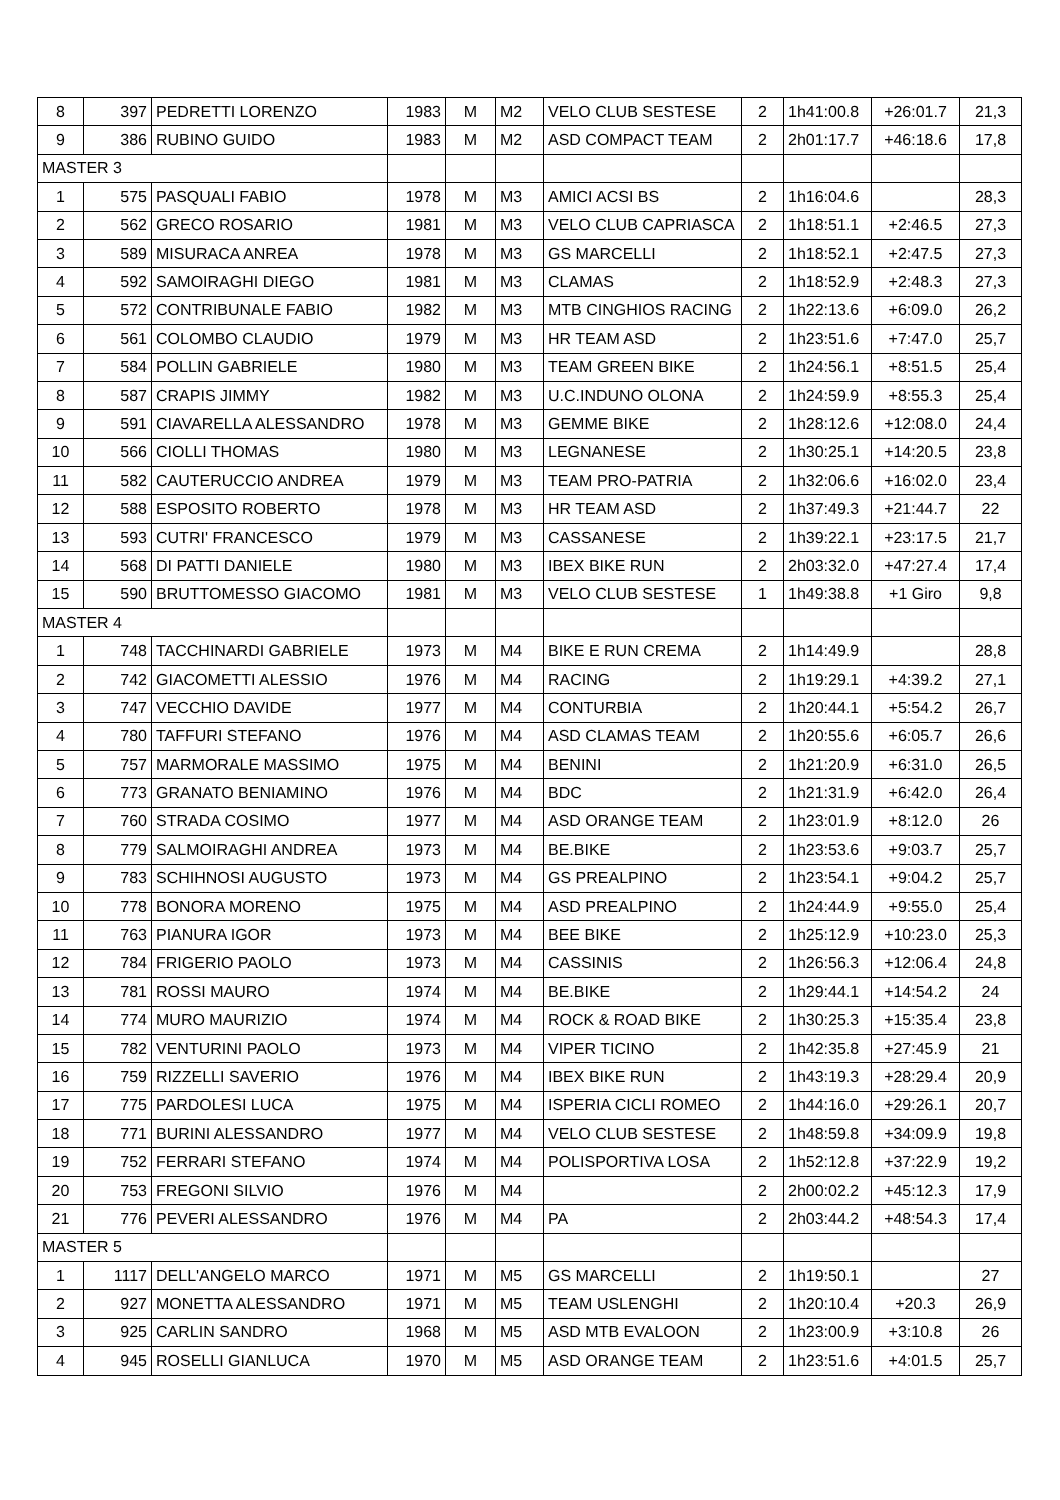| 8 | 397 | PEDRETTI LORENZO | 1983 | M | M2 | VELO CLUB SESTESE | 2 | 1h41:00.8 | +26:01.7 | 21,3 |
| 9 | 386 | RUBINO GUIDO | 1983 | M | M2 | ASD COMPACT TEAM | 2 | 2h01:17.7 | +46:18.6 | 17,8 |
| MASTER 3 | | | | | | | | | | |
| 1 | 575 | PASQUALI FABIO | 1978 | M | M3 | AMICI ACSI BS | 2 | 1h16:04.6 | | 28,3 |
| 2 | 562 | GRECO ROSARIO | 1981 | M | M3 | VELO CLUB CAPRIASCA | 2 | 1h18:51.1 | +2:46.5 | 27,3 |
| 3 | 589 | MISURACA ANREA | 1978 | M | M3 | GS MARCELLI | 2 | 1h18:52.1 | +2:47.5 | 27,3 |
| 4 | 592 | SAMOIRAGHI DIEGO | 1981 | M | M3 | CLAMAS | 2 | 1h18:52.9 | +2:48.3 | 27,3 |
| 5 | 572 | CONTRIBUNALE FABIO | 1982 | M | M3 | MTB CINGHIOS RACING | 2 | 1h22:13.6 | +6:09.0 | 26,2 |
| 6 | 561 | COLOMBO CLAUDIO | 1979 | M | M3 | HR TEAM ASD | 2 | 1h23:51.6 | +7:47.0 | 25,7 |
| 7 | 584 | POLLIN GABRIELE | 1980 | M | M3 | TEAM GREEN BIKE | 2 | 1h24:56.1 | +8:51.5 | 25,4 |
| 8 | 587 | CRAPIS JIMMY | 1982 | M | M3 | U.C.INDUNO OLONA | 2 | 1h24:59.9 | +8:55.3 | 25,4 |
| 9 | 591 | CIAVARELLA ALESSANDRO | 1978 | M | M3 | GEMME BIKE | 2 | 1h28:12.6 | +12:08.0 | 24,4 |
| 10 | 566 | CIOLLI THOMAS | 1980 | M | M3 | LEGNANESE | 2 | 1h30:25.1 | +14:20.5 | 23,8 |
| 11 | 582 | CAUTERUCCIO ANDREA | 1979 | M | M3 | TEAM PRO-PATRIA | 2 | 1h32:06.6 | +16:02.0 | 23,4 |
| 12 | 588 | ESPOSITO ROBERTO | 1978 | M | M3 | HR TEAM ASD | 2 | 1h37:49.3 | +21:44.7 | 22 |
| 13 | 593 | CUTRI' FRANCESCO | 1979 | M | M3 | CASSANESE | 2 | 1h39:22.1 | +23:17.5 | 21,7 |
| 14 | 568 | DI PATTI DANIELE | 1980 | M | M3 | IBEX BIKE RUN | 2 | 2h03:32.0 | +47:27.4 | 17,4 |
| 15 | 590 | BRUTTOMESSO GIACOMO | 1981 | M | M3 | VELO CLUB SESTESE | 1 | 1h49:38.8 | +1 Giro | 9,8 |
| MASTER 4 | | | | | | | | | | |
| 1 | 748 | TACCHINARDI GABRIELE | 1973 | M | M4 | BIKE E RUN CREMA | 2 | 1h14:49.9 | | 28,8 |
| 2 | 742 | GIACOMETTI ALESSIO | 1976 | M | M4 | RACING | 2 | 1h19:29.1 | +4:39.2 | 27,1 |
| 3 | 747 | VECCHIO DAVIDE | 1977 | M | M4 | CONTURBIA | 2 | 1h20:44.1 | +5:54.2 | 26,7 |
| 4 | 780 | TAFFURI STEFANO | 1976 | M | M4 | ASD CLAMAS TEAM | 2 | 1h20:55.6 | +6:05.7 | 26,6 |
| 5 | 757 | MARMORALE MASSIMO | 1975 | M | M4 | BENINI | 2 | 1h21:20.9 | +6:31.0 | 26,5 |
| 6 | 773 | GRANATO BENIAMINO | 1976 | M | M4 | BDC | 2 | 1h21:31.9 | +6:42.0 | 26,4 |
| 7 | 760 | STRADA COSIMO | 1977 | M | M4 | ASD ORANGE TEAM | 2 | 1h23:01.9 | +8:12.0 | 26 |
| 8 | 779 | SALMOIRAGHI ANDREA | 1973 | M | M4 | BE.BIKE | 2 | 1h23:53.6 | +9:03.7 | 25,7 |
| 9 | 783 | SCHIHNOSI AUGUSTO | 1973 | M | M4 | GS PREALPINO | 2 | 1h23:54.1 | +9:04.2 | 25,7 |
| 10 | 778 | BONORA MORENO | 1975 | M | M4 | ASD PREALPINO | 2 | 1h24:44.9 | +9:55.0 | 25,4 |
| 11 | 763 | PIANURA IGOR | 1973 | M | M4 | BEE BIKE | 2 | 1h25:12.9 | +10:23.0 | 25,3 |
| 12 | 784 | FRIGERIO PAOLO | 1973 | M | M4 | CASSINIS | 2 | 1h26:56.3 | +12:06.4 | 24,8 |
| 13 | 781 | ROSSI MAURO | 1974 | M | M4 | BE.BIKE | 2 | 1h29:44.1 | +14:54.2 | 24 |
| 14 | 774 | MURO MAURIZIO | 1974 | M | M4 | ROCK & ROAD BIKE | 2 | 1h30:25.3 | +15:35.4 | 23,8 |
| 15 | 782 | VENTURINI PAOLO | 1973 | M | M4 | VIPER TICINO | 2 | 1h42:35.8 | +27:45.9 | 21 |
| 16 | 759 | RIZZELLI SAVERIO | 1976 | M | M4 | IBEX BIKE RUN | 2 | 1h43:19.3 | +28:29.4 | 20,9 |
| 17 | 775 | PARDOLESI LUCA | 1975 | M | M4 | ISPERIA CICLI ROMEO | 2 | 1h44:16.0 | +29:26.1 | 20,7 |
| 18 | 771 | BURINI ALESSANDRO | 1977 | M | M4 | VELO CLUB SESTESE | 2 | 1h48:59.8 | +34:09.9 | 19,8 |
| 19 | 752 | FERRARI STEFANO | 1974 | M | M4 | POLISPORTIVA LOSA | 2 | 1h52:12.8 | +37:22.9 | 19,2 |
| 20 | 753 | FREGONI SILVIO | 1976 | M | M4 | | 2 | 2h00:02.2 | +45:12.3 | 17,9 |
| 21 | 776 | PEVERI ALESSANDRO | 1976 | M | M4 | PA | 2 | 2h03:44.2 | +48:54.3 | 17,4 |
| MASTER 5 | | | | | | | | | | |
| 1 | 1117 | DELL'ANGELO MARCO | 1971 | M | M5 | GS MARCELLI | 2 | 1h19:50.1 | | 27 |
| 2 | 927 | MONETTA ALESSANDRO | 1971 | M | M5 | TEAM USLENGHI | 2 | 1h20:10.4 | +20.3 | 26,9 |
| 3 | 925 | CARLIN SANDRO | 1968 | M | M5 | ASD MTB EVALOON | 2 | 1h23:00.9 | +3:10.8 | 26 |
| 4 | 945 | ROSELLI GIANLUCA | 1970 | M | M5 | ASD ORANGE TEAM | 2 | 1h23:51.6 | +4:01.5 | 25,7 |